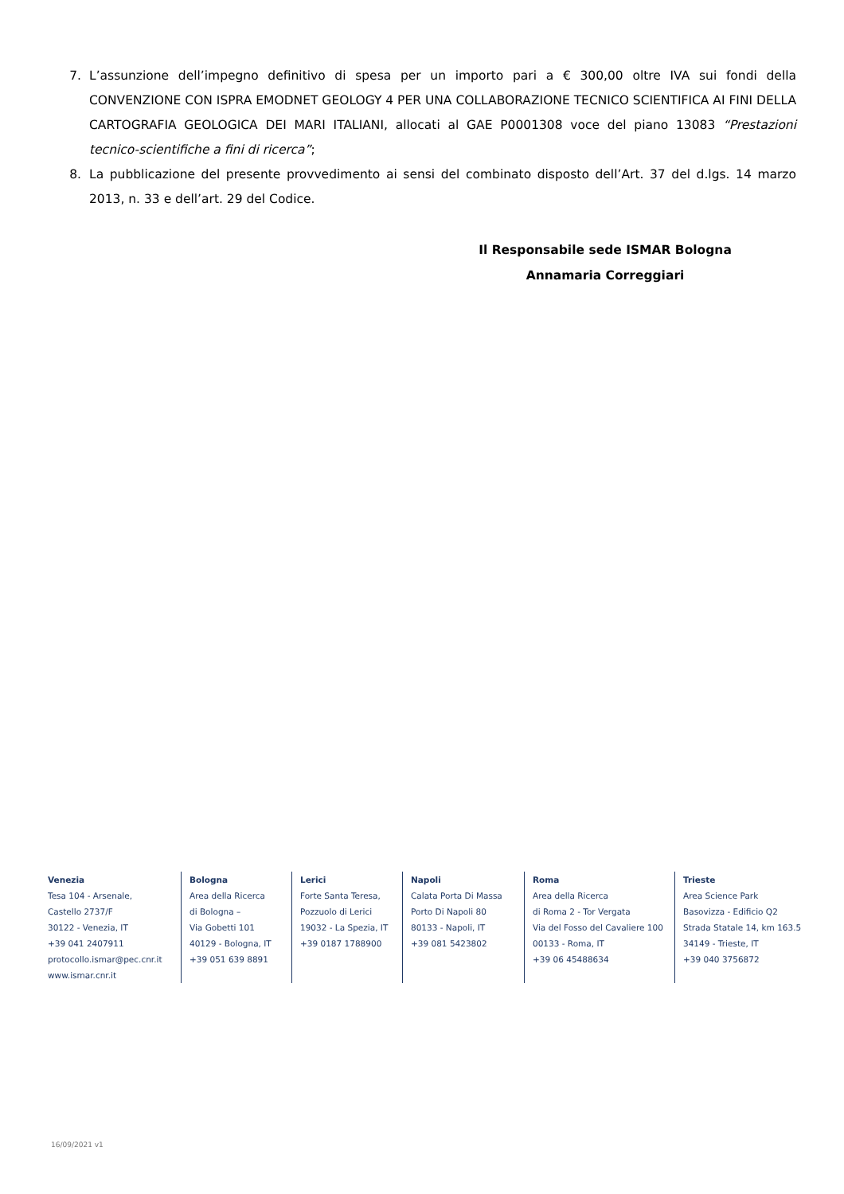7. L’assunzione dell’impegno definitivo di spesa per un importo pari a € 300,00 oltre IVA sui fondi della CONVENZIONE CON ISPRA EMODNET GEOLOGY 4 PER UNA COLLABORAZIONE TECNICO SCIENTIFICA AI FINI DELLA CARTOGRAFIA GEOLOGICA DEI MARI ITALIANI, allocati al GAE P0001308 voce del piano 13083 “Prestazioni tecnico-scientifiche a fini di ricerca”;
8. La pubblicazione del presente provvedimento ai sensi del combinato disposto dell’Art. 37 del d.lgs. 14 marzo 2013, n. 33 e dell’art. 29 del Codice.
Il Responsabile sede ISMAR Bologna
Annamaria Correggiari
Venezia
Tesa 104 - Arsenale,
Castello 2737/F
30122 - Venezia, IT
+39 041 2407911
protocollo.ismar@pec.cnr.it
www.ismar.cnr.it
Bologna
Area della Ricerca
di Bologna –
Via Gobetti 101
40129 - Bologna, IT
+39 051 639 8891
Lerici
Forte Santa Teresa,
Pozzuolo di Lerici
19032 - La Spezia, IT
+39 0187 1788900
Napoli
Calata Porta Di Massa
Porto Di Napoli 80
80133 - Napoli, IT
+39 081 5423802
Roma
Area della Ricerca
di Roma 2 - Tor Vergata
Via del Fosso del Cavaliere 100
00133 - Roma, IT
+39 06 45488634
Trieste
Area Science Park
Basovizza - Edificio Q2
Strada Statale 14, km 163.5
34149 - Trieste, IT
+39 040 3756872
16/09/2021 v1